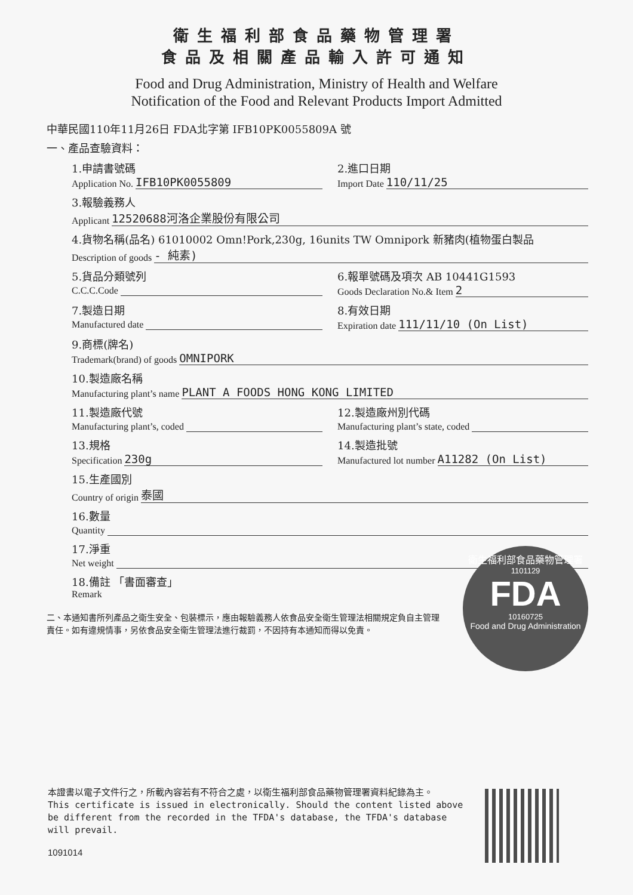衛生福利部食品藥物管理署
食品及相關產品輸入許可通知
Food and Drug Administration, Ministry of Health and Welfare
Notification of the Food and Relevant Products Import Admitted
中華民國110年11月26日 FDA北字第 IFB10PK0055809A 號
一、產品查驗資料：
1.申請書號碼
Application No. IFB10PK0055809
2.進口日期
Import Date 110/11/25
3.報驗義務人
Applicant 12520688河洛企業股份有限公司
4.貨物名稱(品名) 61010002 Omn!Pork,230g, 16units TW Omnipork 新豬肉(植物蛋白製品
Description of goods - 純素)
5.貨品分類號列
C.C.C.Code
6.報單號碼及項次 AB 10441G1593
Goods Declaration No.& Item 2
7.製造日期
Manufactured date
8.有效日期
Expiration date 111/11/10 (On List)
9.商標(牌名)
Trademark(brand) of goods OMNIPORK
10.製造廠名稱
Manufacturing plant’s name PLANT A FOODS HONG KONG LIMITED
11.製造廠代號
Manufacturing plant’s, coded
12.製造廠州別代碼
Manufacturing plant’s state, coded
13.規格
Specification 230g
14.製造批號
Manufactured lot number A11282 (On List)
15.生產國別
Country of origin 泰國
16.數量
Quantity
17.淨重
Net weight
18.備註 「書面審查」
Remark
二、本通知書所列產品之衛生安全、包裝標示，應由報驗義務人依食品安全衛生管理法相關規定負自主管理責任。如有違規情事，另依食品安全衛生管理法進行裁罰，不因持有本通知而得以免責。
衛生福利部食品藥物管理署
1101129
FDA
10160725
Food and Drug Administration
本證書以電子文件行之，所載內容若有不符合之處，以衛生福利部食品藥物管理署資料紀錄為主。
This certificate is issued in electronically. Should the content listed above be different from the recorded in the TFDA's database, the TFDA's database will prevail.
1091014